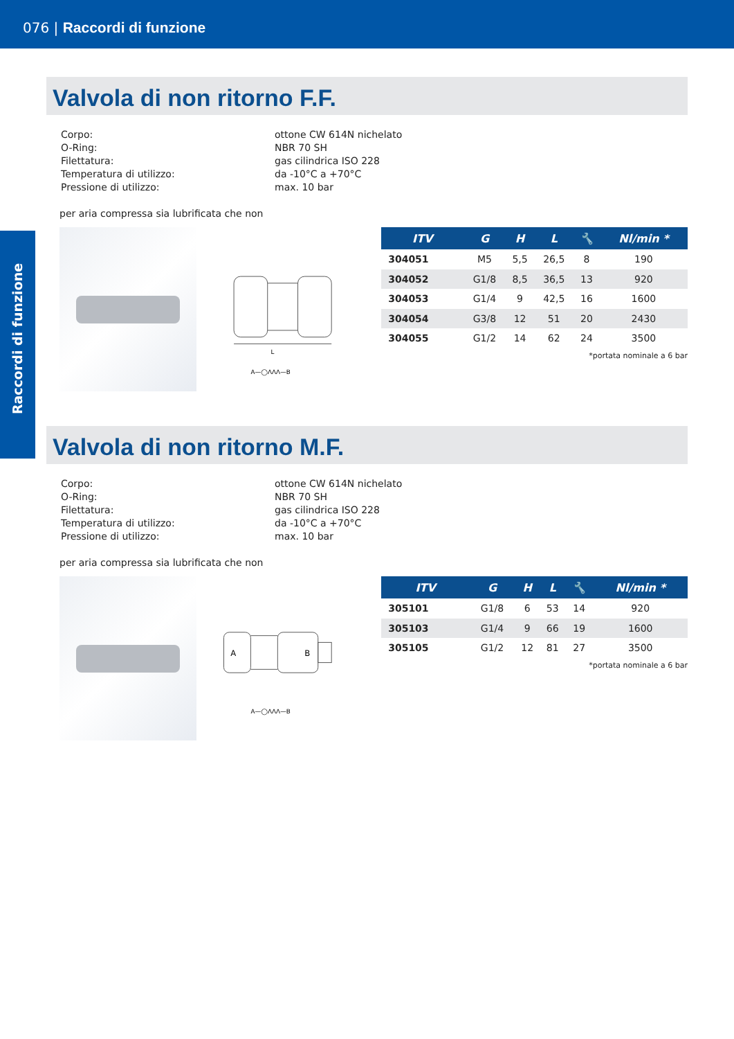076 | Raccordi di funzione
Raccordi di funzione
Valvola di non ritorno F.F.
| Corpo: | ottone CW 614N nichelato |
| O-Ring: | NBR 70 SH |
| Filettatura: | gas cilindrica ISO 228 |
| Temperatura di utilizzo: | da -10°C a +70°C |
| Pressione di utilizzo: | max. 10 bar |
per aria compressa sia lubrificata che non
L
A—◯ΛΛΛ—B
| ITV | G | H | L | 🔧 | Nl/min * |
| --- | --- | --- | --- | --- | --- |
| 304051 | M5 | 5,5 | 26,5 | 8 | 190 |
| 304052 | G1/8 | 8,5 | 36,5 | 13 | 920 |
| 304053 | G1/4 | 9 | 42,5 | 16 | 1600 |
| 304054 | G3/8 | 12 | 51 | 20 | 2430 |
| 304055 | G1/2 | 14 | 62 | 24 | 3500 |
*portata nominale a 6 bar
Valvola di non ritorno M.F.
| Corpo: | ottone CW 614N nichelato |
| O-Ring: | NBR 70 SH |
| Filettatura: | gas cilindrica ISO 228 |
| Temperatura di utilizzo: | da -10°C a +70°C |
| Pressione di utilizzo: | max. 10 bar |
per aria compressa sia lubrificata che non
A
B
A—◯ΛΛΛ—B
| ITV | G | H | L | 🔧 | Nl/min * |
| --- | --- | --- | --- | --- | --- |
| 305101 | G1/8 | 6 | 53 | 14 | 920 |
| 305103 | G1/4 | 9 | 66 | 19 | 1600 |
| 305105 | G1/2 | 12 | 81 | 27 | 3500 |
*portata nominale a 6 bar